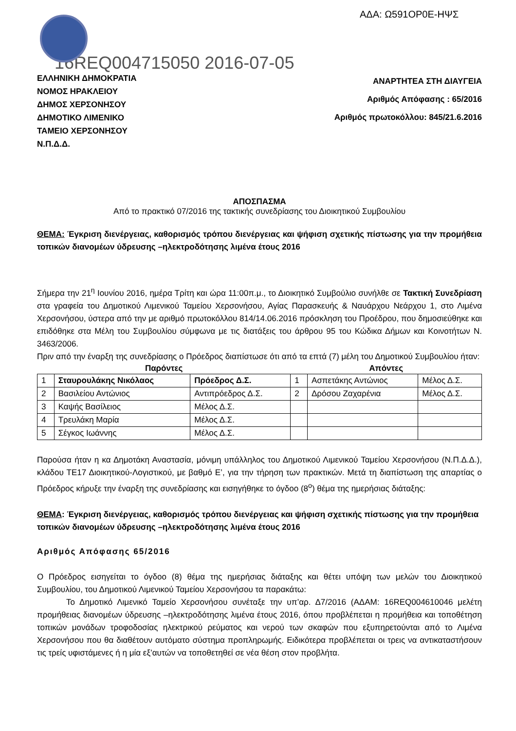ΑΔΑ: Ω591ΟΡ0Ε-ΗΨΣ
16REQ004715050 2016-07-05
ΕΛΛΗΝΙΚΗ ΔΗΜΟΚΡΑΤΙΑ
ΝΟΜΟΣ ΗΡΑΚΛΕΙΟΥ
ΔΗΜΟΣ ΧΕΡΣΟΝΗΣΟΥ
ΔΗΜΟΤΙΚΟ ΛΙΜΕΝΙΚΟ
ΤΑΜΕΙΟ ΧΕΡΣΟΝΗΣΟΥ
Ν.Π.Δ.Δ.
ΑΝΑΡΤΗΤΕΑ ΣΤΗ ΔΙΑΥΓΕΙΑ
Αριθμός Απόφασης : 65/2016
Αριθμός πρωτοκόλλου: 845/21.6.2016
ΑΠΟΣΠΑΣΜΑ
Από το πρακτικό 07/2016 της τακτικής συνεδρίασης του Διοικητικού Συμβουλίου
ΘΕΜΑ: Έγκριση διενέργειας, καθορισμός τρόπου διενέργειας και ψήφιση σχετικής πίστωσης για την προμήθεια τοπικών διανομέων ύδρευσης –ηλεκτροδότησης λιμένα έτους 2016
Σήμερα την 21<sup>η</sup> Ιουνίου 2016, ημέρα Τρίτη και ώρα 11:00π.μ., το Διοικητικό Συμβούλιο συνήλθε σε Τακτική Συνεδρίαση στα γραφεία του Δημοτικού Λιμενικού Ταμείου Χερσονήσου, Αγίας Παρασκευής & Ναυάρχου Νεάρχου 1, στο Λιμένα Χερσονήσου, ύστερα από την με αριθμό πρωτοκόλλου 814/14.06.2016 πρόσκληση του Προέδρου, που δημοσιεύθηκε και επιδόθηκε στα Μέλη του Συμβουλίου σύμφωνα με τις διατάξεις του άρθρου 95 του Κώδικα Δήμων και Κοινοτήτων Ν. 3463/2006.
Πριν από την έναρξη της συνεδρίασης ο Πρόεδρος διαπίστωσε ότι από τα επτά (7) μέλη του Δημοτικού Συμβουλίου ήταν:
| Παρόντες | | | Απόντες | | |
| --- | --- | --- | --- | --- | --- |
| 1 | Σταυρουλάκης Νικόλαος | Πρόεδρος Δ.Σ. | 1 | Ασπετάκης Αντώνιος | Μέλος Δ.Σ. |
| 2 | Βασιλείου Αντώνιος | Αντιπρόεδρος Δ.Σ. | 2 | Δρόσου Ζαχαρένια | Μέλος Δ.Σ. |
| 3 | Καψής Βασίλειος | Μέλος Δ.Σ. | | | |
| 4 | Τρευλάκη Μαρία | Μέλος Δ.Σ. | | | |
| 5 | Σέγκος Ιωάννης | Μέλος Δ.Σ. | | | |
Παρούσα ήταν η κα Δημοτάκη Αναστασία, μόνιμη υπάλληλος του Δημοτικού Λιμενικού Ταμείου Χερσονήσου (Ν.Π.Δ.Δ.), κλάδου ΤΕ17 Διοικητικού-Λογιστικού, με βαθμό Ε’, για την τήρηση των πρακτικών. Μετά τη διαπίστωση της απαρτίας ο Πρόεδρος κήρυξε την έναρξη της συνεδρίασης και εισηγήθηκε το όγδοο (8<sup>ο</sup>) θέμα της ημερήσιας διάταξης:
ΘΕΜΑ: Έγκριση διενέργειας, καθορισμός τρόπου διενέργειας και ψήφιση σχετικής πίστωσης για την προμήθεια τοπικών διανομέων ύδρευσης –ηλεκτροδότησης λιμένα έτους 2016
Αριθμός Απόφασης 65/2016
Ο Πρόεδρος εισηγείται το όγδοο (8) θέμα της ημερήσιας διάταξης και θέτει υπόψη των μελών του Διοικητικού Συμβουλίου, του Δημοτικού Λιμενικού Ταμείου Χερσονήσου τα παρακάτω:
Το Δημοτικό Λιμενικό Ταμείο Χερσονήσου συνέταξε την υπ’αρ. Δ7/2016 (ΑΔΑΜ: 16REQ004610046 μελέτη προμήθειας διανομέων ύδρευσης –ηλεκτροδότησης λιμένα έτους 2016, όπου προβλέπεται η προμήθεια και τοποθέτηση τοπικών μονάδων τροφοδοσίας ηλεκτρικού ρεύματος και νερού των σκαφών που εξυπηρετούνται από το Λιμένα Χερσονήσου που θα διαθέτουν αυτόματο σύστημα προπληρωμής. Ειδικότερα προβλέπεται οι τρεις να αντικαταστήσουν τις τρείς υφιστάμενες ή η μία εξ’αυτών να τοποθετηθεί σε νέα θέση στον προβλήτα.